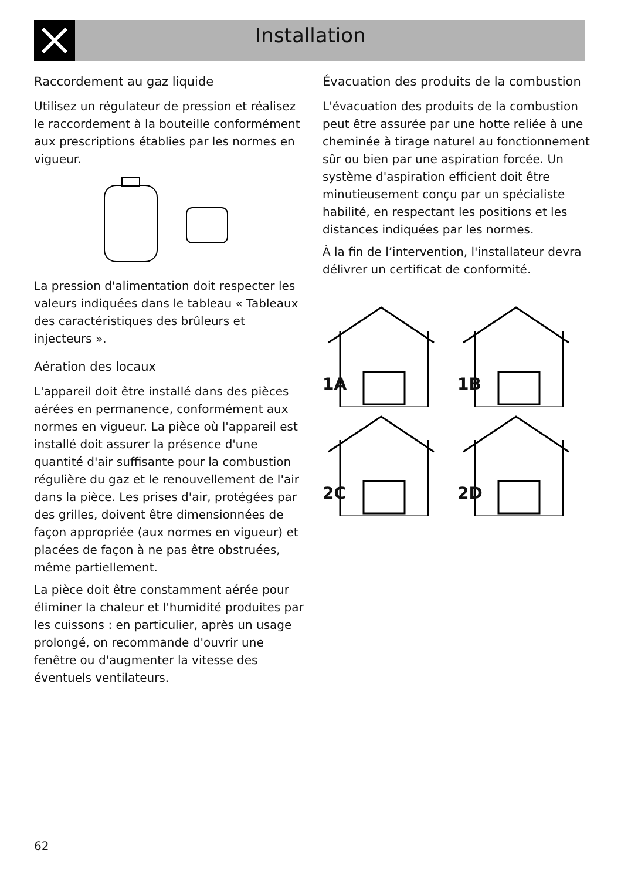Installation
Raccordement au gaz liquide
Utilisez un régulateur de pression et réalisez le raccordement à la bouteille conformément aux prescriptions établies par les normes en vigueur.
La pression d'alimentation doit respecter les valeurs indiquées dans le tableau « Tableaux des caractéristiques des brûleurs et injecteurs ».
Aération des locaux
L'appareil doit être installé dans des pièces aérées en permanence, conformément aux normes en vigueur. La pièce où l'appareil est installé doit assurer la présence d'une quantité d'air suffisante pour la combustion régulière du gaz et le renouvellement de l'air dans la pièce. Les prises d'air, protégées par des grilles, doivent être dimensionnées de façon appropriée (aux normes en vigueur) et placées de façon à ne pas être obstruées, même partiellement.
La pièce doit être constamment aérée pour éliminer la chaleur et l'humidité produites par les cuissons : en particulier, après un usage prolongé, on recommande d'ouvrir une fenêtre ou d'augmenter la vitesse des éventuels ventilateurs.
Évacuation des produits de la combustion
L'évacuation des produits de la combustion peut être assurée par une hotte reliée à une cheminée à tirage naturel au fonctionnement sûr ou bien par une aspiration forcée. Un système d'aspiration efficient doit être minutieusement conçu par un spécialiste habilité, en respectant les positions et les distances indiquées par les normes.
À la fin de l’intervention, l'installateur devra délivrer un certificat de conformité.
1A
1B
2C
2D
62